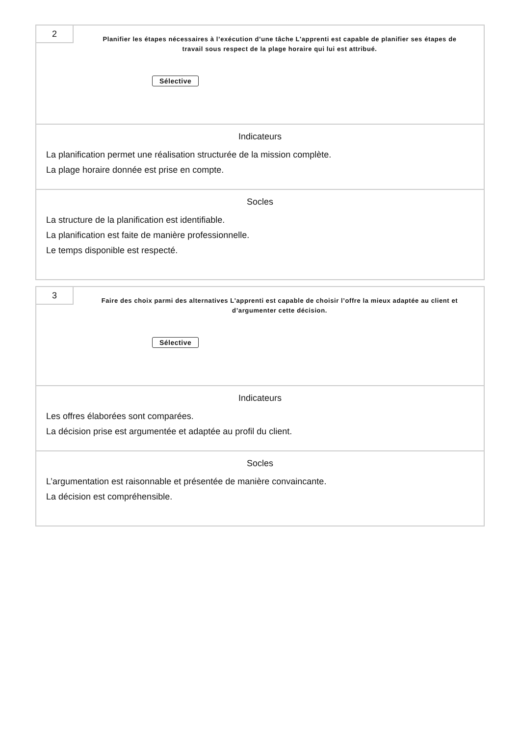2
Planifier les étapes nécessaires à l’exécution d’une tâche L'apprenti est capable de planifier ses étapes de travail sous respect de la plage horaire qui lui est attribué.
Sélective
Indicateurs
La planification permet une réalisation structurée de la mission complète.
La plage horaire donnée est prise en compte.
Socles
La structure de la planification est identifiable.
La planification est faite de manière professionnelle.
Le temps disponible est respecté.
3
Faire des choix parmi des alternatives L'apprenti est capable de choisir l’offre la mieux adaptée au client et d’argumenter cette décision.
Sélective
Indicateurs
Les offres élaborées sont comparées.
La décision prise est argumentée et adaptée au profil du client.
Socles
L’argumentation est raisonnable et présentée de manière convaincante.
La décision est compréhensible.